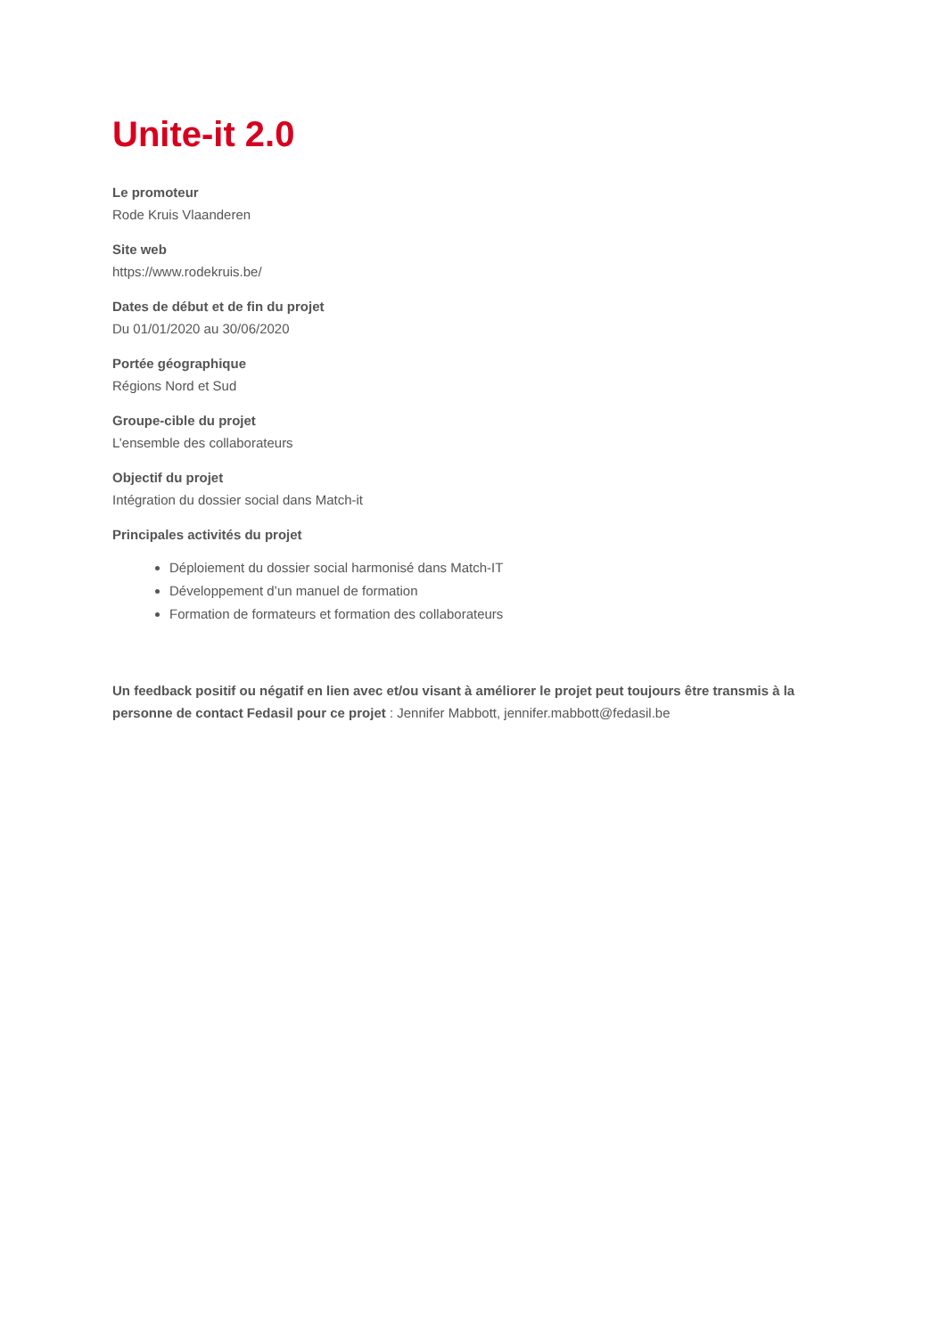Unite-it 2.0
Le promoteur
Rode Kruis Vlaanderen
Site web
https://www.rodekruis.be/
Dates de début et de fin du projet
Du 01/01/2020 au 30/06/2020
Portée géographique
Régions Nord et Sud
Groupe-cible du projet
L’ensemble des collaborateurs
Objectif du projet
Intégration du dossier social dans Match-it
Principales activités du projet
Déploiement du dossier social harmonisé dans Match-IT
Développement d’un manuel de formation
Formation de formateurs et formation des collaborateurs
Un feedback positif ou négatif en lien avec et/ou visant à améliorer le projet peut toujours être transmis à la personne de contact Fedasil pour ce projet : Jennifer Mabbott, jennifer.mabbott@fedasil.be